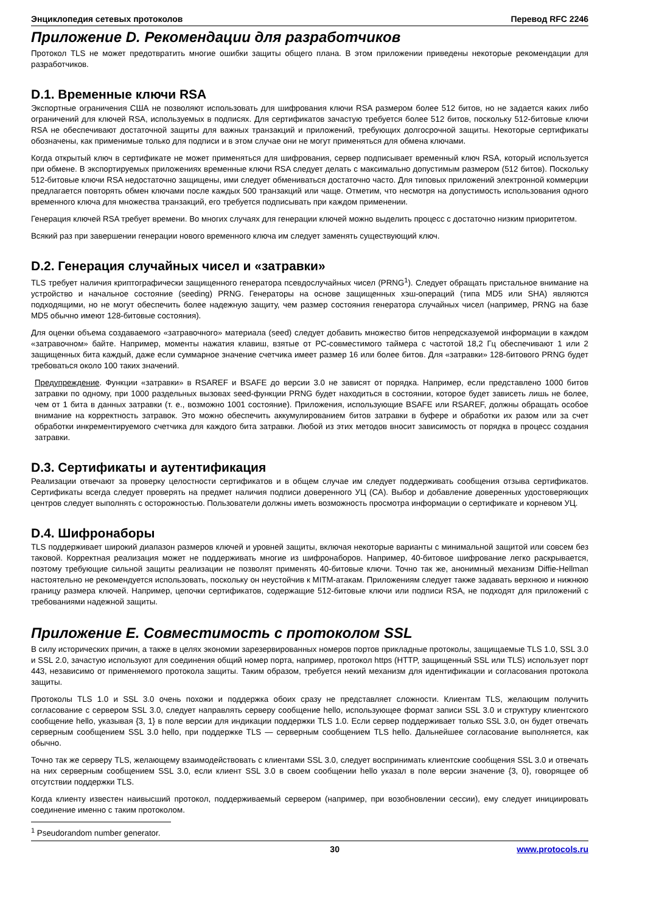Энциклопедия сетевых протоколов Перевод RFC 2246
Приложение D. Рекомендации для разработчиков
Протокол TLS не может предотвратить многие ошибки защиты общего плана. В этом приложении приведены некоторые рекомендации для разработчиков.
D.1. Временные ключи RSA
Экспортные ограничения США не позволяют использовать для шифрования ключи RSA размером более 512 битов, но не задается каких либо ограничений для ключей RSA, используемых в подписях. Для сертификатов зачастую требуется более 512 битов, поскольку 512-битовые ключи RSA не обеспечивают достаточной защиты для важных транзакций и приложений, требующих долгосрочной защиты. Некоторые сертификаты обозначены, как применимые только для подписи и в этом случае они не могут применяться для обмена ключами.
Когда открытый ключ в сертификате не может применяться для шифрования, сервер подписывает временный ключ RSA, который используется при обмене. В экспортируемых приложениях временные ключи RSA следует делать с максимально допустимым размером (512 битов). Поскольку 512-битовые ключи RSA недостаточно защищены, ими следует обмениваться достаточно часто. Для типовых приложений электронной коммерции предлагается повторять обмен ключами после каждых 500 транзакций или чаще. Отметим, что несмотря на допустимость использования одного временного ключа для множества транзакций, его требуется подписывать при каждом применении.
Генерация ключей RSA требует времени. Во многих случаях для генерации ключей можно выделить процесс с достаточно низким приоритетом.
Всякий раз при завершении генерации нового временного ключа им следует заменять существующий ключ.
D.2. Генерация случайных чисел и «затравки»
TLS требует наличия криптографически защищенного генератора псевдослучайных чисел (PRNG<sup>1</sup>). Следует обращать пристальное внимание на устройство и начальное состояние (seeding) PRNG. Генераторы на основе защищенных хэш-операций (типа MD5 или SHA) являются подходящими, но не могут обеспечить более надежную защиту, чем размер состояния генератора случайных чисел (например, PRNG на базе MD5 обычно имеют 128-битовые состояния).
Для оценки объема создаваемого «затравочного» материала (seed) следует добавить множество битов непредсказуемой информации в каждом «затравочном» байте. Например, моменты нажатия клавиш, взятые от PC-совместимого таймера с частотой 18,2 Гц обеспечивают 1 или 2 защищенных бита каждый, даже если суммарное значение счетчика имеет размер 16 или более битов. Для «затравки» 128-битового PRNG будет требоваться около 100 таких значений.
Предупреждение. Функции «затравки» в RSAREF и BSAFE до версии 3.0 не зависят от порядка. Например, если представлено 1000 битов затравки по одному, при 1000 раздельных вызовах seed-функции PRNG будет находиться в состоянии, которое будет зависеть лишь не более, чем от 1 бита в данных затравки (т. е., возможно 1001 состояние). Приложения, использующие BSAFE или RSAREF, должны обращать особое внимание на корректность затравок. Это можно обеспечить аккумулированием битов затравки в буфере и обработки их разом или за счет обработки инкрементируемого счетчика для каждого бита затравки. Любой из этих методов вносит зависимость от порядка в процесс создания затравки.
D.3. Сертификаты и аутентификация
Реализации отвечают за проверку целостности сертификатов и в общем случае им следует поддерживать сообщения отзыва сертификатов. Сертификаты всегда следует проверять на предмет наличия подписи доверенного УЦ (CA). Выбор и добавление доверенных удостоверяющих центров следует выполнять с осторожностью. Пользователи должны иметь возможность просмотра информации о сертификате и корневом УЦ.
D.4. Шифронаборы
TLS поддерживает широкий диапазон размеров ключей и уровней защиты, включая некоторые варианты с минимальной защитой или совсем без таковой. Корректная реализация может не поддерживать многие из шифронаборов. Например, 40-битовое шифрование легко раскрывается, поэтому требующие сильной защиты реализации не позволят применять 40-битовые ключи. Точно так же, анонимный механизм Diffie-Hellman настоятельно не рекомендуется использовать, поскольку он неустойчив к MITM-атакам. Приложениям следует также задавать верхнюю и нижнюю границу размера ключей. Например, цепочки сертификатов, содержащие 512-битовые ключи или подписи RSA, не подходят для приложений с требованиями надежной защиты.
Приложение E. Совместимость с протоколом SSL
В силу исторических причин, а также в целях экономии зарезервированных номеров портов прикладные протоколы, защищаемые TLS 1.0, SSL 3.0 и SSL 2.0, зачастую используют для соединения общий номер порта, например, протокол https (HTTP, защищенный SSL или TLS) использует порт 443, независимо от применяемого протокола защиты. Таким образом, требуется некий механизм для идентификации и согласования протокола защиты.
Протоколы TLS 1.0 и SSL 3.0 очень похожи и поддержка обоих сразу не представляет сложности. Клиентам TLS, желающим получить согласование с сервером SSL 3.0, следует направлять серверу сообщение hello, использующее формат записи SSL 3.0 и структуру клиентского сообщение hello, указывая {3, 1} в поле версии для индикации поддержки TLS 1.0. Если сервер поддерживает только SSL 3.0, он будет отвечать серверным сообщением SSL 3.0 hello, при поддержке TLS — серверным сообщением TLS hello. Дальнейшее согласование выполняется, как обычно.
Точно так же серверу TLS, желающему взаимодействовать с клиентами SSL 3.0, следует воспринимать клиентские сообщения SSL 3.0 и отвечать на них серверным сообщением SSL 3.0, если клиент SSL 3.0 в своем сообщении hello указал в поле версии значение {3, 0}, говорящее об отсутствии поддержки TLS.
Когда клиенту известен наивысший протокол, поддерживаемый сервером (например, при возобновлении сессии), ему следует инициировать соединение именно с таким протоколом.
<sup>1</sup> Pseudorandom number generator.
30 www.protocols.ru